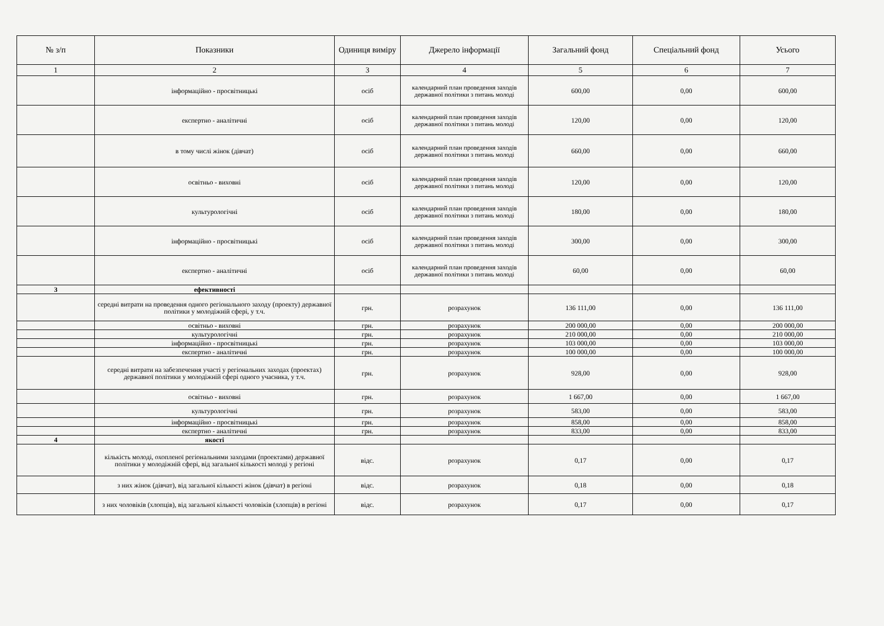| № з/п | Показники | Одиниця виміру | Джерело інформації | Загальний фонд | Спеціальний фонд | Усього |
| --- | --- | --- | --- | --- | --- | --- |
| 1 | 2 | 3 | 4 | 5 | 6 | 7 |
| | інформаційно - просвітницькі | осіб | календарний план проведення заходів державної політики з питань молоді | 600,00 | 0,00 | 600,00 |
| | експертно - аналітичні | осіб | календарний план проведення заходів державної політики з питань молоді | 120,00 | 0,00 | 120,00 |
| | в тому числі жінок (дівчат) | осіб | календарний план проведення заходів державної політики з питань молоді | 660,00 | 0,00 | 660,00 |
| | освітньо - виховні | осіб | календарний план проведення заходів державної політики з питань молоді | 120,00 | 0,00 | 120,00 |
| | культурологічні | осіб | календарний план проведення заходів державної політики з питань молоді | 180,00 | 0,00 | 180,00 |
| | інформаційно - просвітницькі | осіб | календарний план проведення заходів державної політики з питань молоді | 300,00 | 0,00 | 300,00 |
| | експертно - аналітичні | осіб | календарний план проведення заходів державної політики з питань молоді | 60,00 | 0,00 | 60,00 |
| 3 | ефективності | | | | | |
| | середні витрати на проведення одного регіонального заходу (проекту) державної політики у молодіжній сфері, у т.ч. | грн. | розрахунок | 136 111,00 | 0,00 | 136 111,00 |
| | освітньо - виховні | грн. | розрахунок | 200 000,00 | 0,00 | 200 000,00 |
| | культурологічні | грн. | розрахунок | 210 000,00 | 0,00 | 210 000,00 |
| | інформаційно - просвітницькі | грн. | розрахунок | 103 000,00 | 0,00 | 103 000,00 |
| | експертно - аналітичні | грн. | розрахунок | 100 000,00 | 0,00 | 100 000,00 |
| | середні витрати на забезпечення участі у регіональних заходах (проектах) державної політики у молодіжній сфері одного учасника, у т.ч. | грн. | розрахунок | 928,00 | 0,00 | 928,00 |
| | освітньо - виховні | грн. | розрахунок | 1 667,00 | 0,00 | 1 667,00 |
| | культурологічні | грн. | розрахунок | 583,00 | 0,00 | 583,00 |
| | інформаційно - просвітницькі | грн. | розрахунок | 858,00 | 0,00 | 858,00 |
| | експертно - аналітичні | грн. | розрахунок | 833,00 | 0,00 | 833,00 |
| 4 | якості | | | | | |
| | кількість молоді, охопленої регіональними заходами (проектами) державної політики у молодіжній сфері, від загальної кількості молоді у регіоні | відс. | розрахунок | 0,17 | 0,00 | 0,17 |
| | з них жінок (дівчат), від загальної кількості жінок (дівчат) в регіоні | відс. | розрахунок | 0,18 | 0,00 | 0,18 |
| | з них чоловіків (хлопців), від загальної кількості чоловіків (хлопців) в регіоні | відс. | розрахунок | 0,17 | 0,00 | 0,17 |